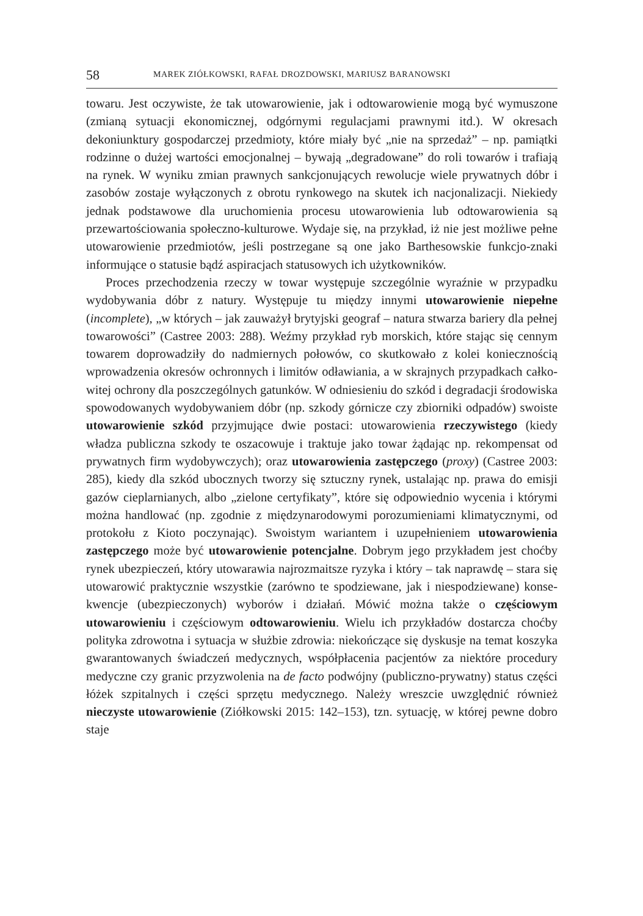58 MAREK ZIÓŁKOWSKI, RAFAŁ DROZDOWSKI, MARIUSZ BARANOWSKI
towaru. Jest oczywiste, że tak utowarowienie, jak i odtowarowienie mogą być wymuszone (zmianą sytuacji ekonomicznej, odgórnymi regulacjami prawnymi itd.). W okresach dekoniunktury gospodarczej przedmioty, które miały być „nie na sprzedaż” – np. pamiątki rodzinne o dużej wartości emocjonalnej – bywa­ją „degradowane” do roli towarów i trafiają na rynek. W wyniku zmian praw­nych sankcjonujących rewolucje wiele prywatnych dóbr i zasobów zostaje wy­łączonych z obrotu rynkowego na skutek ich nacjonalizacji. Niekiedy jednak podstawowe dla uruchomienia procesu utowarowienia lub odtowarowienia są przewartościowania społeczno-kulturowe. Wydaje się, na przykład, iż nie jest możliwe pełne utowarowienie przedmiotów, jeśli postrzegane są one jako Bar­thesowskie funkcjo-znaki informujące o statusie bądź aspiracjach statusowych ich użytkowników.
Proces przechodzenia rzeczy w towar występuje szczególnie wyraźnie w przypadku wydobywania dóbr z natury. Występuje tu między innymi uto­warowienie niepełne (incomplete), „w których – jak zauważył brytyjski geo­graf – natura stwarza bariery dla pełnej towarowości” (Castree 2003: 288). Weź­my przykład ryb morskich, które stając się cennym towarem doprowadziły do nadmiernych połowów, co skutkowało z kolei koniecznością wprowadzenia okresów ochronnych i limitów odławiania, a w skrajnych przypadkach całko­witej ochrony dla poszczególnych gatunków. W odniesieniu do szkód i degra­dacji środowiska spowodowanych wydobywaniem dóbr (np. szkody górnicze czy zbiorniki odpadów) swoiste utowarowienie szkód przyjmujące dwie po­staci: utowarowienia rzeczywistego (kiedy władza publiczna szkody te osza­cowuje i traktuje jako towar żądając np. rekompensat od prywatnych firm wy­dobywczych); oraz utowarowienia zastępczego (proxy) (Castree 2003: 285), kiedy dla szkód ubocznych tworzy się sztuczny rynek, ustalając np. prawa do emisji gazów cieplarnianych, albo „zielone certyfikaty”, które się odpowiednio wycenia i którymi można handlować (np. zgodnie z międzynarodowymi poro­zumieniami klimatycznymi, od protokołu z Kioto poczynając). Swoistym wa­riantem i uzupełnieniem utowarowienia zastępczego może być utowarowienie potencjalne. Dobrym jego przykładem jest choćby rynek ubezpieczeń, który utowarawia najrozmaitsze ryzyka i który – tak naprawdę – stara się utowarowić praktycznie wszystkie (zarówno te spodziewane, jak i niespodziewane) konse­kwencje (ubezpieczonych) wyborów i działań. Mówić można także o częścio­wym utowarowieniu i częściowym odtowarowieniu. Wielu ich przykładów dostarcza choćby polityka zdrowotna i sytuacja w służbie zdrowia: niekończące się dyskusje na temat koszyka gwarantowanych świadczeń medycznych, współ­płacenia pacjentów za niektóre procedury medyczne czy granic przyzwolenia na de facto podwójny (publiczno-prywatny) status części łóżek szpitalnych i części sprzętu medycznego. Należy wreszcie uwzględnić również nieczyste utowaro­wienie (Ziółkowski 2015: 142–153), tzn. sytuację, w której pewne dobro staje